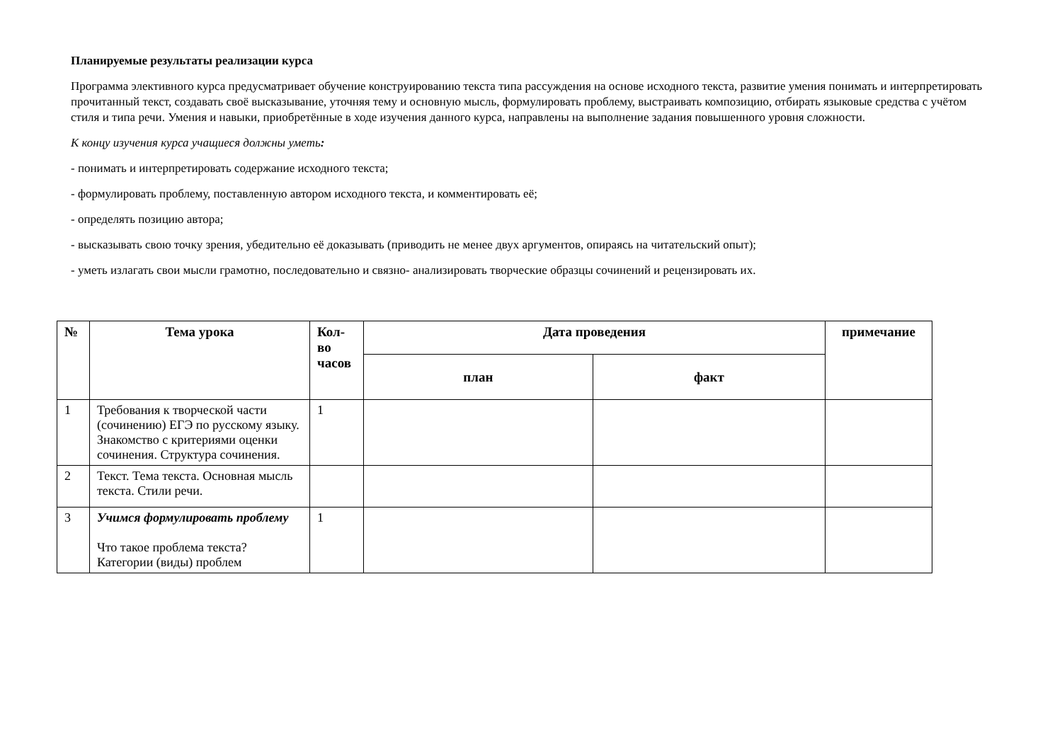Планируемые результаты реализации курса
Программа элективного курса предусматривает обучение конструированию текста типа рассуждения на основе исходного текста, развитие умения понимать и интерпретировать прочитанный текст, создавать своё высказывание, уточняя тему и основную мысль, формулировать проблему, выстраивать композицию, отбирать языковые средства с учётом стиля и типа речи. Умения и навыки, приобретённые в ходе изучения данного курса, направлены на выполнение задания повышенного уровня сложности.
К концу изучения курса учащиеся должны уметь:
- понимать и интерпретировать содержание исходного текста;
- формулировать проблему, поставленную автором исходного текста, и комментировать её;
- определять позицию автора;
- высказывать свою точку зрения, убедительно её доказывать (приводить не менее двух аргументов, опираясь на читательский опыт);
- уметь излагать свои мысли грамотно, последовательно и связно- анализировать творческие образцы сочинений и рецензировать их.
| № | Тема урока | Кол- во часов | Дата проведения | | примечание |
| --- | --- | --- | --- | --- | --- |
| | | | план | факт | |
| 1 | Требования к творческой части (сочинению) ЕГЭ по русскому языку. Знакомство с критериями оценки сочинения. Структура сочинения. | 1 | | | |
| 2 | Текст. Тема текста. Основная мысль текста. Стили речи. | | | | |
| 3 | Учимся формулировать проблему Что такое проблема текста? Категории (виды) проблем | 1 | | | |